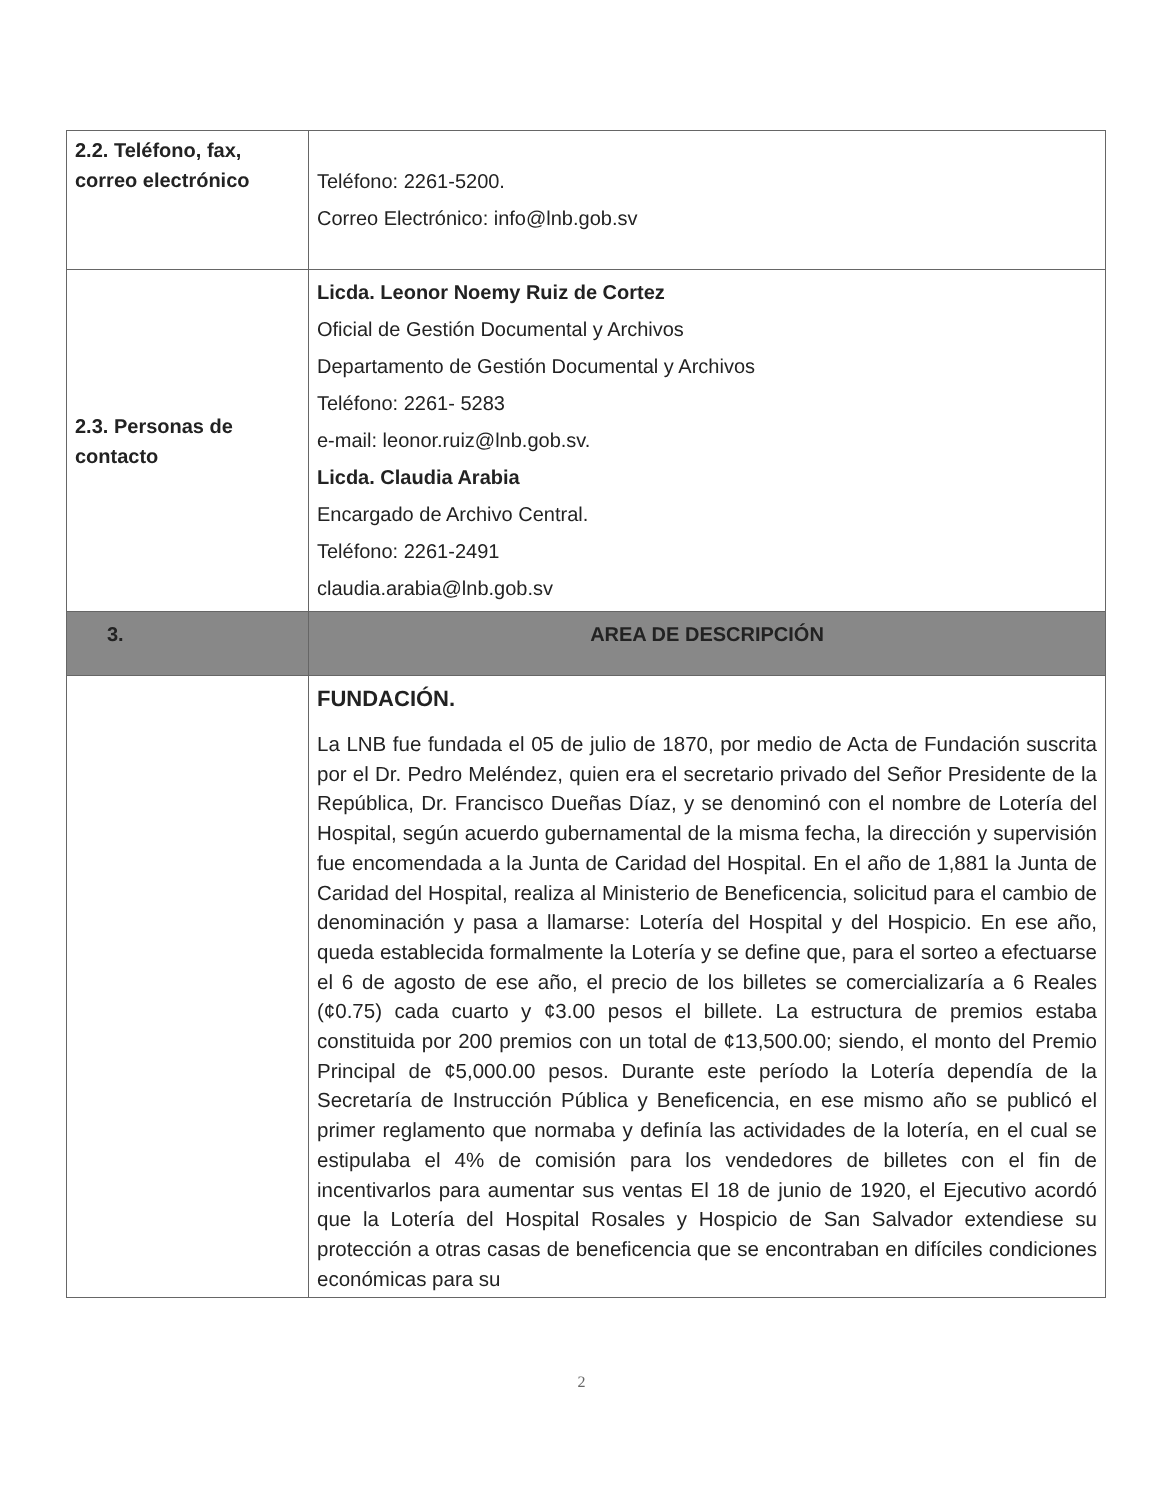| 2.2. Teléfono, fax, correo electrónico | Teléfono: 2261-5200. Correo Electrónico: info@lnb.gob.sv |
| 2.3. Personas de contacto | Licda. Leonor Noemy Ruiz de Cortez Oficial de Gestión Documental y Archivos Departamento de Gestión Documental y Archivos Teléfono: 2261- 5283 e-mail: leonor.ruiz@lnb.gob.sv. Licda. Claudia Arabia Encargado de Archivo Central. Teléfono: 2261-2491 claudia.arabia@lnb.gob.sv |
| 3. | AREA DE DESCRIPCIÓN |
| | FUNDACIÓN. La LNB fue fundada el 05 de julio de 1870, por medio de Acta de Fundación suscrita por el Dr. Pedro Meléndez, quien era el secretario privado del Señor Presidente de la República, Dr. Francisco Dueñas Díaz, y se denominó con el nombre de Lotería del Hospital, según acuerdo gubernamental de la misma fecha, la dirección y supervisión fue encomendada a la Junta de Caridad del Hospital. En el año de 1,881 la Junta de Caridad del Hospital, realiza al Ministerio de Beneficencia, solicitud para el cambio de denominación y pasa a llamarse: Lotería del Hospital y del Hospicio. En ese año, queda establecida formalmente la Lotería y se define que, para el sorteo a efectuarse el 6 de agosto de ese año, el precio de los billetes se comercializaría a 6 Reales (¢0.75) cada cuarto y ¢3.00 pesos el billete. La estructura de premios estaba constituida por 200 premios con un total de ¢13,500.00; siendo, el monto del Premio Principal de ¢5,000.00 pesos. Durante este período la Lotería dependía de la Secretaría de Instrucción Pública y Beneficencia, en ese mismo año se publicó el primer reglamento que normaba y definía las actividades de la lotería, en el cual se estipulaba el 4% de comisión para los vendedores de billetes con el fin de incentivarlos para aumentar sus ventas El 18 de junio de 1920, el Ejecutivo acordó que la Lotería del Hospital Rosales y Hospicio de San Salvador extendiese su protección a otras casas de beneficencia que se encontraban en difíciles condiciones económicas para su |
2